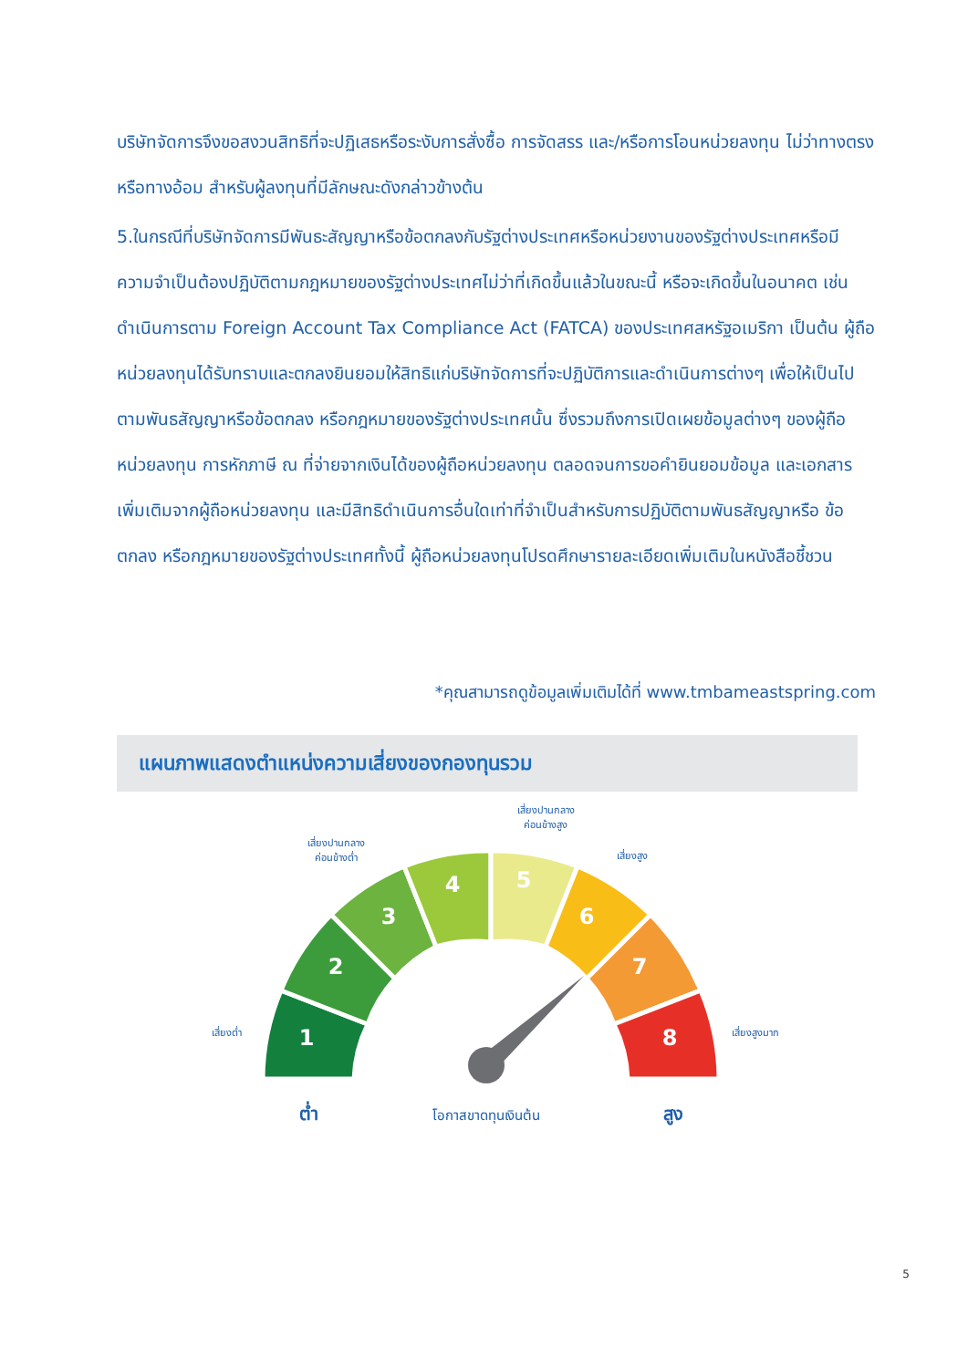บริษัทจัดการจึงขอสงวนสิทธิที่จะปฏิเสธหรือระงับการสั่งซื้อ การจัดสรร และ/หรือการโอนหน่วยลงทุน ไม่ว่าทางตรงหรือทางอ้อม สำหรับผู้ลงทุนที่มีลักษณะดังกล่าวข้างต้น
5.ในกรณีที่บริษัทจัดการมีพันธะสัญญาหรือข้อตกลงกับรัฐต่างประเทศหรือหน่วยงานของรัฐต่างประเทศหรือมีความจำเป็นต้องปฏิบัติตามกฎหมายของรัฐต่างประเทศไม่ว่าที่เกิดขึ้นแล้วในขณะนี้ หรือจะเกิดขึ้นในอนาคต เช่น ดำเนินการตาม Foreign Account Tax Compliance Act (FATCA) ของประเทศสหรัฐอเมริกา เป็นต้น ผู้ถือหน่วยลงทุนได้รับทราบและตกลงยินยอมให้สิทธิแก่บริษัทจัดการที่จะปฏิบัติการและดำเนินการต่างๆ เพื่อให้เป็นไปตามพันธสัญญาหรือข้อตกลง หรือกฎหมายของรัฐต่างประเทศนั้น ซึ่งรวมถึงการเปิดเผยข้อมูลต่างๆ ของผู้ถือหน่วยลงทุน การหักภาษี ณ ที่จ่ายจากเงินได้ของผู้ถือหน่วยลงทุน ตลอดจนการขอคำยินยอมข้อมูล และเอกสารเพิ่มเติมจากผู้ถือหน่วยลงทุน และมีสิทธิดำเนินการอื่นใดเท่าที่จำเป็นสำหรับการปฏิบัติตามพันธสัญญาหรือ ข้อตกลง หรือกฎหมายของรัฐต่างประเทศทั้งนี้ ผู้ถือหน่วยลงทุนโปรดศึกษารายละเอียดเพิ่มเติมในหนังสือชี้ชวน
*คุณสามารถดูข้อมูลเพิ่มเติมได้ที่ www.tmbameastspring.com
แผนภาพแสดงตำแหน่งความเสี่ยงของกองทุนรวม
1
2
3
4
5
6
7
8
เสี่ยงต่ำ
เสี่ยงปานกลาง
ค่อนข้างต่ำ
เสี่ยงปานกลาง
ค่อนข้างสูง
เสี่ยงสูง
เสี่ยงสูงมาก
ต่ำ
โอกาสขาดทุนเงินต้น
สูง
5